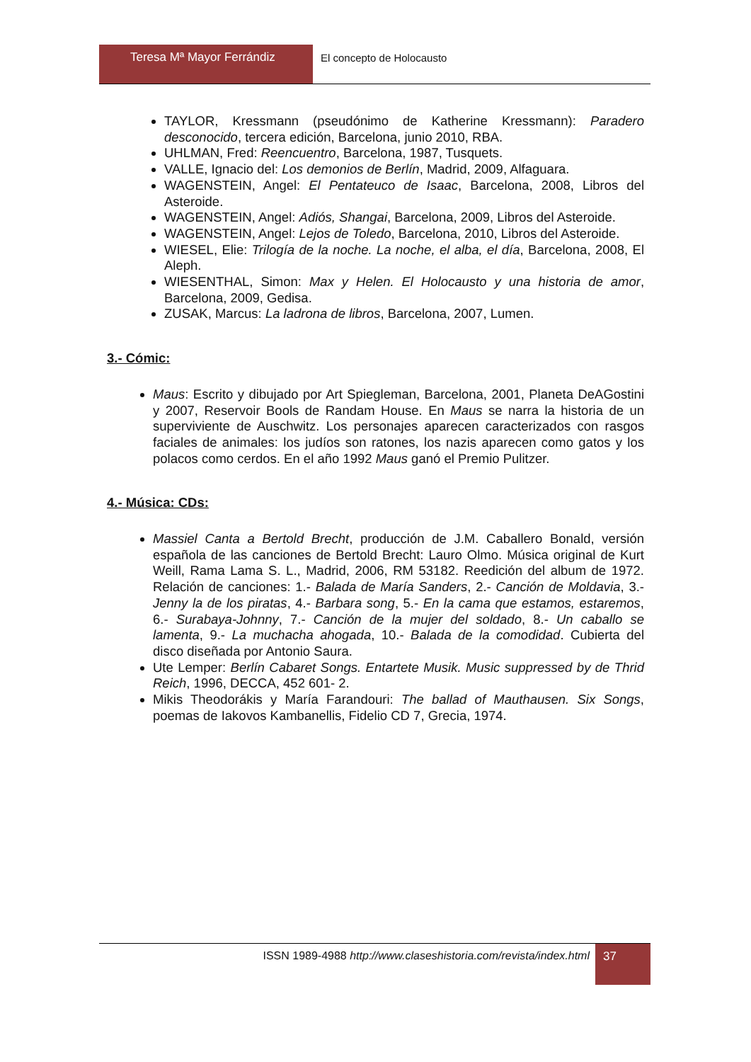Teresa Mª Mayor Ferrándiz El concepto de Holocausto
TAYLOR, Kressmann (pseudónimo de Katherine Kressmann): Paradero desconocido, tercera edición, Barcelona, junio 2010, RBA.
UHLMAN, Fred: Reencuentro, Barcelona, 1987, Tusquets.
VALLE, Ignacio del: Los demonios de Berlín, Madrid, 2009, Alfaguara.
WAGENSTEIN, Angel: El Pentateuco de Isaac, Barcelona, 2008, Libros del Asteroide.
WAGENSTEIN, Angel: Adiós, Shangai, Barcelona, 2009, Libros del Asteroide.
WAGENSTEIN, Angel: Lejos de Toledo, Barcelona, 2010, Libros del Asteroide.
WIESEL, Elie: Trilogía de la noche. La noche, el alba, el día, Barcelona, 2008, El Aleph.
WIESENTHAL, Simon: Max y Helen. El Holocausto y una historia de amor, Barcelona, 2009, Gedisa.
ZUSAK, Marcus: La ladrona de libros, Barcelona, 2007, Lumen.
3.- Cómic:
Maus: Escrito y dibujado por Art Spiegleman, Barcelona, 2001, Planeta DeAGostini y 2007, Reservoir Bools de Randam House. En Maus se narra la historia de un superviviente de Auschwitz. Los personajes aparecen caracterizados con rasgos faciales de animales: los judíos son ratones, los nazis aparecen como gatos y los polacos como cerdos. En el año 1992 Maus ganó el Premio Pulitzer.
4.- Música: CDs:
Massiel Canta a Bertold Brecht, producción de J.M. Caballero Bonald, versión española de las canciones de Bertold Brecht: Lauro Olmo. Música original de Kurt Weill, Rama Lama S. L., Madrid, 2006, RM 53182. Reedición del album de 1972. Relación de canciones: 1.- Balada de María Sanders, 2.- Canción de Moldavia, 3.- Jenny la de los piratas, 4.- Barbara song, 5.- En la cama que estamos, estaremos, 6.- Surabaya-Johnny, 7.- Canción de la mujer del soldado, 8.- Un caballo se lamenta, 9.- La muchacha ahogada, 10.- Balada de la comodidad. Cubierta del disco diseñada por Antonio Saura.
Ute Lemper: Berlín Cabaret Songs. Entartete Musik. Music suppressed by de Thrid Reich, 1996, DECCA, 452 601- 2.
Mikis Theodorákis y María Farandouri: The ballad of Mauthausen. Six Songs, poemas de Iakovos Kambanellis, Fidelio CD 7, Grecia, 1974.
ISSN 1989-4988 http://www.claseshistoria.com/revista/index.html
37